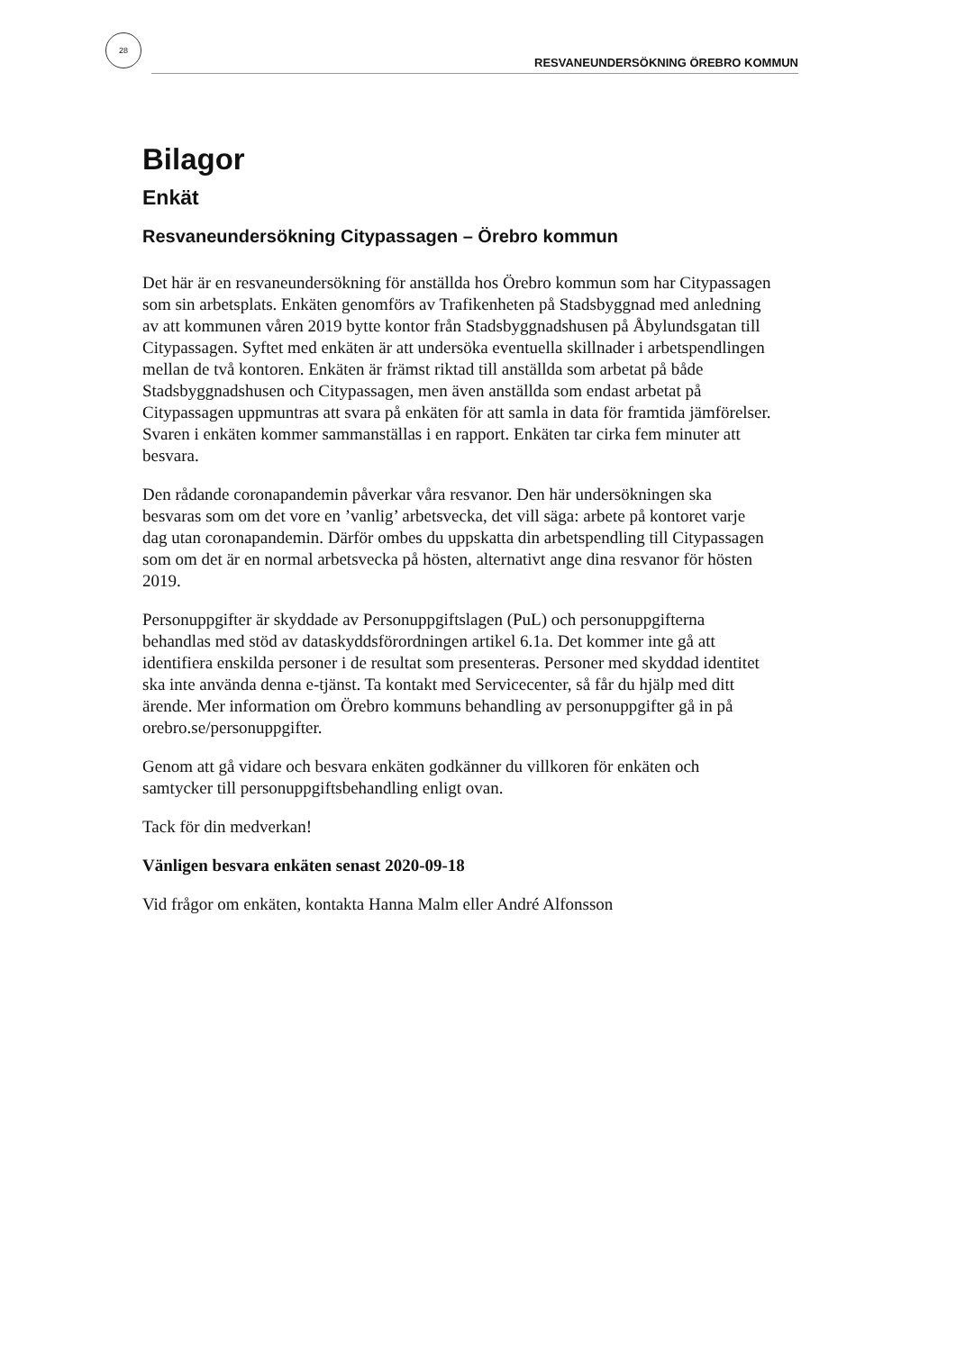28
RESVANEUNDERSÖKNING ÖREBRO KOMMUN
Bilagor
Enkät
Resvaneundersökning Citypassagen – Örebro kommun
Det här är en resvaneundersökning för anställda hos Örebro kommun som har Citypassagen som sin arbetsplats. Enkäten genomförs av Trafikenheten på Stadsbyggnad med anledning av att kommunen våren 2019 bytte kontor från Stadsbyggnadshusen på Åbylundsgatan till Citypassagen. Syftet med enkäten är att undersöka eventuella skillnader i arbetspendlingen mellan de två kontoren. Enkäten är främst riktad till anställda som arbetat på både Stadsbyggnadshusen och Citypassagen, men även anställda som endast arbetat på Citypassagen uppmuntras att svara på enkäten för att samla in data för framtida jämförelser. Svaren i enkäten kommer sammanställas i en rapport. Enkäten tar cirka fem minuter att besvara.
Den rådande coronapandemin påverkar våra resvanor. Den här undersökningen ska besvaras som om det vore en ’vanlig’ arbetsvecka, det vill säga: arbete på kontoret varje dag utan coronapandemin. Därför ombes du uppskatta din arbetspendling till Citypassagen som om det är en normal arbetsvecka på hösten, alternativt ange dina resvanor för hösten 2019.
Personuppgifter är skyddade av Personuppgiftslagen (PuL) och personuppgifterna behandlas med stöd av dataskyddsförordningen artikel 6.1a. Det kommer inte gå att identifiera enskilda personer i de resultat som presenteras. Personer med skyddad identitet ska inte använda denna e-tjänst. Ta kontakt med Servicecenter, så får du hjälp med ditt ärende. Mer information om Örebro kommuns behandling av personuppgifter gå in på orebro.se/personuppgifter.
Genom att gå vidare och besvara enkäten godkänner du villkoren för enkäten och samtycker till personuppgiftsbehandling enligt ovan.
Tack för din medverkan!
Vänligen besvara enkäten senast 2020-09-18
Vid frågor om enkäten, kontakta Hanna Malm eller André Alfonsson